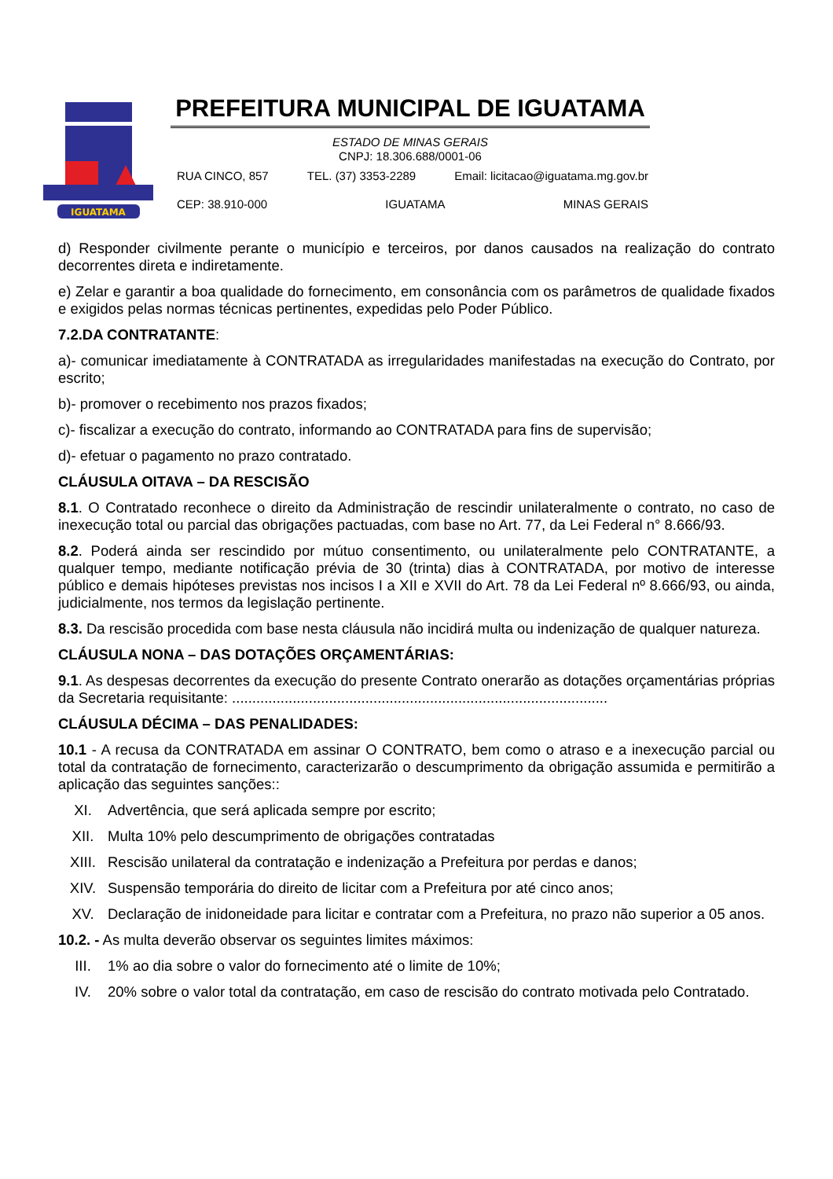IGUATAMA
PREFEITURA MUNICIPAL DE IGUATAMA
ESTADO DE MINAS GERAIS
CNPJ: 18.306.688/0001-06
RUA CINCO, 857 TEL. (37) 3353-2289 Email: licitacao@iguatama.mg.gov.br
CEP: 38.910-000 IGUATAMA MINAS GERAIS
d) Responder civilmente perante o município e terceiros, por danos causados na realização do contrato decorrentes direta e indiretamente.
e) Zelar e garantir a boa qualidade do fornecimento, em consonância com os parâmetros de qualidade fixados e exigidos pelas normas técnicas pertinentes, expedidas pelo Poder Público.
7.2.DA CONTRATANTE:
a)- comunicar imediatamente à CONTRATADA as irregularidades manifestadas na execução do Contrato, por escrito;
b)- promover o recebimento nos prazos fixados;
c)- fiscalizar a execução do contrato, informando ao CONTRATADA para fins de supervisão;
d)- efetuar o pagamento no prazo contratado.
CLÁUSULA OITAVA – DA RESCISÃO
8.1. O Contratado reconhece o direito da Administração de rescindir unilateralmente o contrato, no caso de inexecução total ou parcial das obrigações pactuadas, com base no Art. 77, da Lei Federal n° 8.666/93.
8.2. Poderá ainda ser rescindido por mútuo consentimento, ou unilateralmente pelo CONTRATANTE, a qualquer tempo, mediante notificação prévia de 30 (trinta) dias à CONTRATADA, por motivo de interesse público e demais hipóteses previstas nos incisos I a XII e XVII do Art. 78 da Lei Federal nº 8.666/93, ou ainda, judicialmente, nos termos da legislação pertinente.
8.3. Da rescisão procedida com base nesta cláusula não incidirá multa ou indenização de qualquer natureza.
CLÁUSULA NONA – DAS DOTAÇÕES ORÇAMENTÁRIAS:
9.1. As despesas decorrentes da execução do presente Contrato onerarão as dotações orçamentárias próprias da Secretaria requisitante: .............................................................................................
CLÁUSULA DÉCIMA – DAS PENALIDADES:
10.1 - A recusa da CONTRATADA em assinar O CONTRATO, bem como o atraso e a inexecução parcial ou total da contratação de fornecimento, caracterizarão o descumprimento da obrigação assumida e permitirão a aplicação das seguintes sanções::
XI. Advertência, que será aplicada sempre por escrito;
XII. Multa 10% pelo descumprimento de obrigações contratadas
XIII. Rescisão unilateral da contratação e indenização a Prefeitura por perdas e danos;
XIV. Suspensão temporária do direito de licitar com a Prefeitura por até cinco anos;
XV. Declaração de inidoneidade para licitar e contratar com a Prefeitura, no prazo não superior a 05 anos.
10.2. - As multa deverão observar os seguintes limites máximos:
III. 1% ao dia sobre o valor do fornecimento até o limite de 10%;
IV. 20% sobre o valor total da contratação, em caso de rescisão do contrato motivada pelo Contratado.